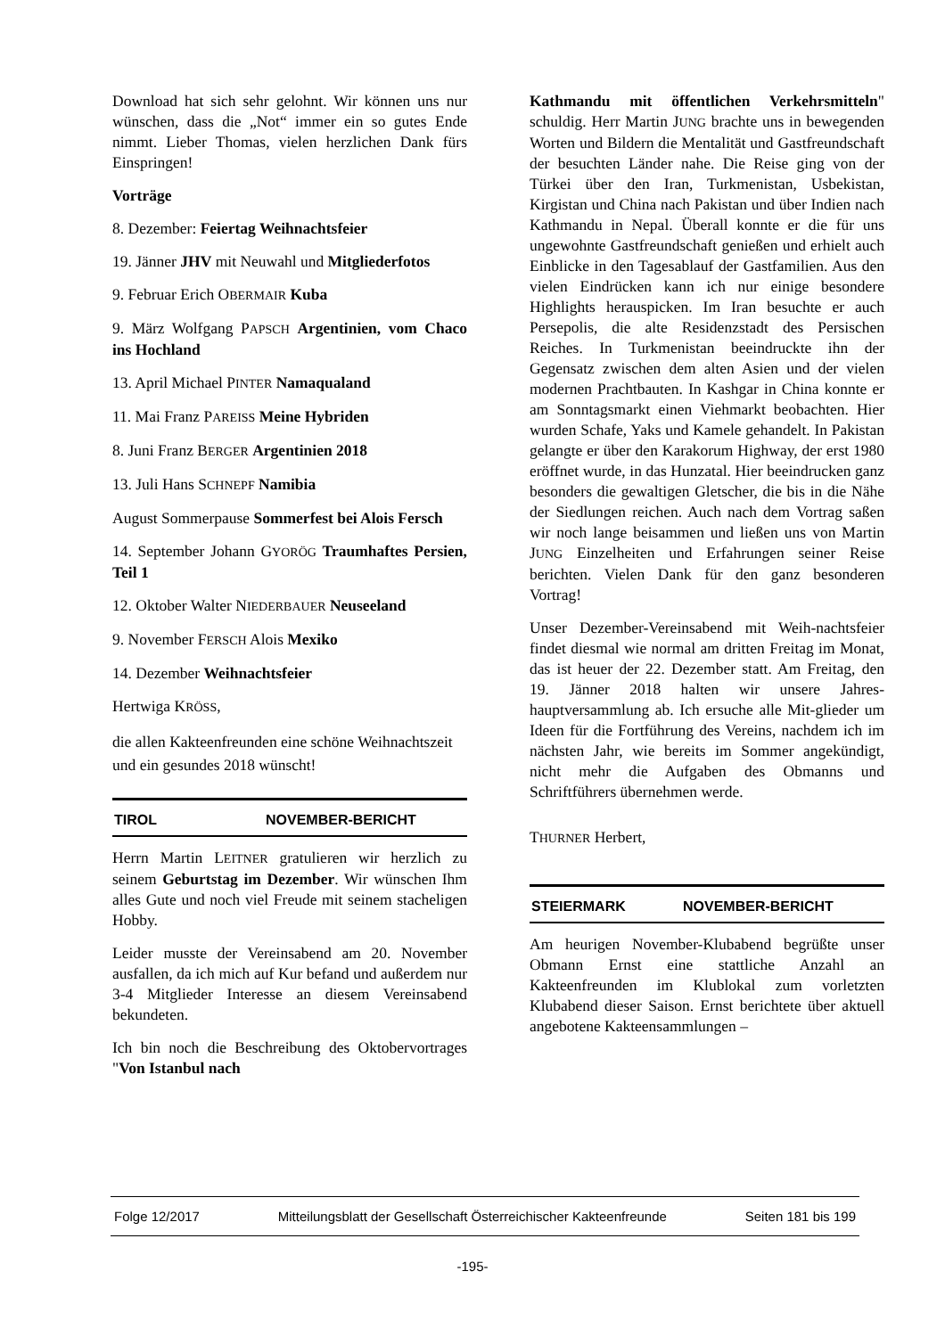Download hat sich sehr gelohnt. Wir können uns nur wünschen, dass die „Not“ immer ein so gutes Ende nimmt. Lieber Thomas, vielen herzlichen Dank fürs Einspringen!
Vorträge
8. Dezember: Feiertag Weihnachtsfeier
19. Jänner JHV mit Neuwahl und Mitgliederfotos
9. Februar Erich OBERMAIR Kuba
9. März Wolfgang PAPSCH Argentinien, vom Chaco ins Hochland
13. April Michael PINTER Namaqualand
11. Mai Franz PAREISS Meine Hybriden
8. Juni Franz BERGER Argentinien 2018
13. Juli Hans SCHNEPF Namibia
August Sommerpause Sommerfest bei Alois Fersch
14. September Johann GYORÖG Traumhaftes Persien, Teil 1
12. Oktober Walter NIEDERBAUER Neuseeland
9. November FERSCH Alois Mexiko
14. Dezember Weihnachtsfeier
Hertwiga KRÖSS,
die allen Kakteenfreunden eine schöne Weihnachtszeit und ein gesundes 2018 wünscht!
TIROL NOVEMBER-BERICHT
Herrn Martin LEITNER gratulieren wir herzlich zu seinem Geburtstag im Dezember. Wir wünschen Ihm alles Gute und noch viel Freude mit seinem stacheligen Hobby.
Leider musste der Vereinsabend am 20. November ausfallen, da ich mich auf Kur befand und außerdem nur 3-4 Mitglieder Interesse an diesem Vereinsabend bekundeten.
Ich bin noch die Beschreibung des Oktobervortrages "Von Istanbul nach
Kathmandu mit öffentlichen Verkehrsmitteln" schuldig. Herr Martin JUNG brachte uns in bewegenden Worten und Bildern die Mentalität und Gastfreundschaft der besuchten Länder nahe. Die Reise ging von der Türkei über den Iran, Turkmenistan, Usbekistan, Kirgistan und China nach Pakistan und über Indien nach Kathmandu in Nepal. Überall konnte er die für uns ungewohnte Gastfreundschaft genießen und erhielt auch Einblicke in den Tagesablauf der Gastfamilien. Aus den vielen Eindrücken kann ich nur einige besondere Highlights herauspicken. Im Iran besuchte er auch Persepolis, die alte Residenzstadt des Persischen Reiches. In Turkmenistan beeindruckte ihn der Gegensatz zwischen dem alten Asien und der vielen modernen Prachtbauten. In Kashgar in China konnte er am Sonntagsmarkt einen Viehmarkt beobachten. Hier wurden Schafe, Yaks und Kamele gehandelt. In Pakistan gelangte er über den Karakorum Highway, der erst 1980 eröffnet wurde, in das Hunzatal. Hier beeindrucken ganz besonders die gewaltigen Gletscher, die bis in die Nähe der Siedlungen reichen. Auch nach dem Vortrag saßen wir noch lange beisammen und ließen uns von Martin JUNG Einzelheiten und Erfahrungen seiner Reise berichten. Vielen Dank für den ganz besonderen Vortrag!
Unser Dezember-Vereinsabend mit Weih-nachtsfeier findet diesmal wie normal am dritten Freitag im Monat, das ist heuer der 22. Dezember statt. Am Freitag, den 19. Jänner 2018 halten wir unsere Jahres-hauptversammlung ab. Ich ersuche alle Mit-glieder um Ideen für die Fortführung des Vereins, nachdem ich im nächsten Jahr, wie bereits im Sommer angekündigt, nicht mehr die Aufgaben des Obmanns und Schriftführers übernehmen werde.
THURNER Herbert,
STEIERMARK NOVEMBER-BERICHT
Am heurigen November-Klubabend begrüßte unser Obmann Ernst eine stattliche Anzahl an Kakteenfreunden im Klublokal zum vorletzten Klubabend dieser Saison. Ernst berichtete über aktuell angebotene Kakteensammlungen –
Folge 12/2017 Mitteilungsblatt der Gesellschaft Österreichischer Kakteenfreunde Seiten 181 bis 199
-195-